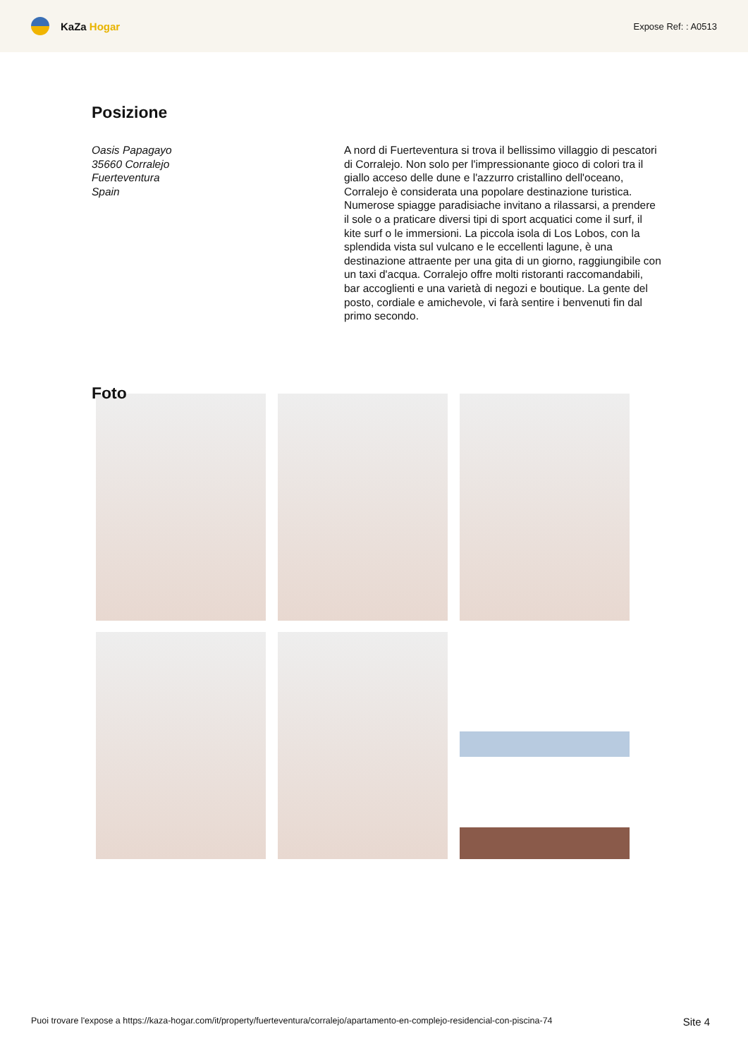KaZa Hogar
Expose Ref: : A0513
Posizione
Oasis Papagayo
35660 Corralejo
Fuerteventura
Spain
A nord di Fuerteventura si trova il bellissimo villaggio di pescatori di Corralejo. Non solo per l'impressionante gioco di colori tra il giallo acceso delle dune e l'azzurro cristallino dell'oceano, Corralejo è considerata una popolare destinazione turistica. Numerose spiagge paradisiache invitano a rilassarsi, a prendere il sole o a praticare diversi tipi di sport acquatici come il surf, il kite surf o le immersioni. La piccola isola di Los Lobos, con la splendida vista sul vulcano e le eccellenti lagune, è una destinazione attraente per una gita di un giorno, raggiungibile con un taxi d'acqua. Corralejo offre molti ristoranti raccomandabili, bar accoglienti e una varietà di negozi e boutique. La gente del posto, cordiale e amichevole, vi farà sentire i benvenuti fin dal primo secondo.
Foto
Puoi trovare l'expose a https://kaza-hogar.com/it/property/fuerteventura/corralejo/apartamento-en-complejo-residencial-con-piscina-74 Site 4